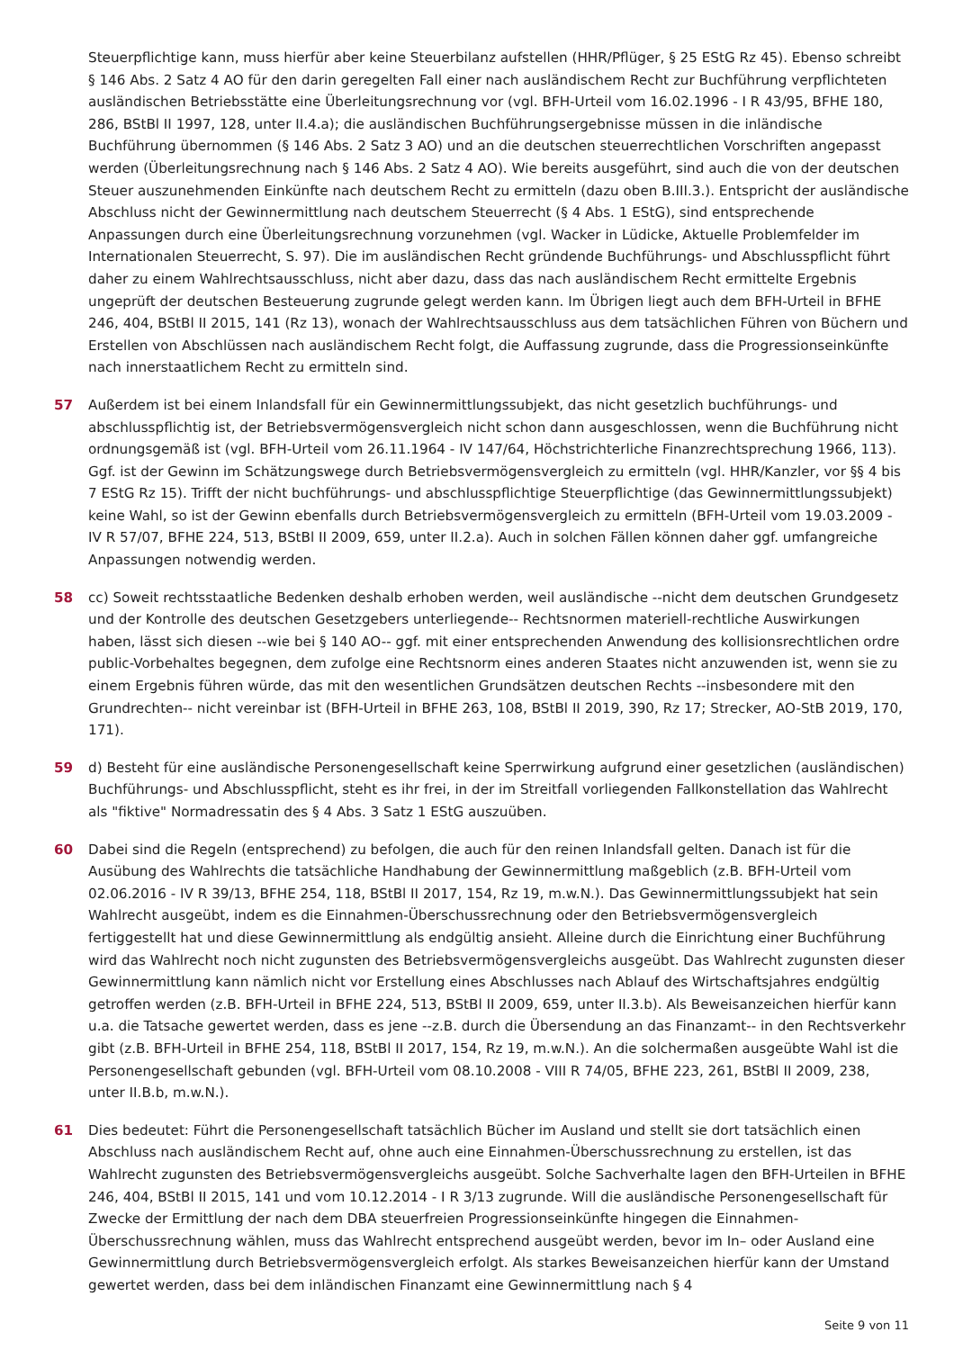Steuerpflichtige kann, muss hierfür aber keine Steuerbilanz aufstellen (HHR/Pflüger, § 25 EStG Rz 45). Ebenso schreibt § 146 Abs. 2 Satz 4 AO für den darin geregelten Fall einer nach ausländischem Recht zur Buchführung verpflichteten ausländischen Betriebsstätte eine Überleitungsrechnung vor (vgl. BFH-Urteil vom 16.02.1996 - I R 43/95, BFHE 180, 286, BStBl II 1997, 128, unter II.4.a); die ausländischen Buchführungsergebnisse müssen in die inländische Buchführung übernommen (§ 146 Abs. 2 Satz 3 AO) und an die deutschen steuerrechtlichen Vorschriften angepasst werden (Überleitungsrechnung nach § 146 Abs. 2 Satz 4 AO). Wie bereits ausgeführt, sind auch die von der deutschen Steuer auszunehmenden Einkünfte nach deutschem Recht zu ermitteln (dazu oben B.III.3.). Entspricht der ausländische Abschluss nicht der Gewinnermittlung nach deutschem Steuerrecht (§ 4 Abs. 1 EStG), sind entsprechende Anpassungen durch eine Überleitungsrechnung vorzunehmen (vgl. Wacker in Lüdicke, Aktuelle Problemfelder im Internationalen Steuerrecht, S. 97). Die im ausländischen Recht gründende Buchführungs- und Abschlusspflicht führt daher zu einem Wahlrechtsausschluss, nicht aber dazu, dass das nach ausländischem Recht ermittelte Ergebnis ungeprüft der deutschen Besteuerung zugrunde gelegt werden kann. Im Übrigen liegt auch dem BFH-Urteil in BFHE 246, 404, BStBl II 2015, 141 (Rz 13), wonach der Wahlrechtsausschluss aus dem tatsächlichen Führen von Büchern und Erstellen von Abschlüssen nach ausländischem Recht folgt, die Auffassung zugrunde, dass die Progressionseinkünfte nach innerstaatlichem Recht zu ermitteln sind.
57 Außerdem ist bei einem Inlandsfall für ein Gewinnermittlungssubjekt, das nicht gesetzlich buchführungs- und abschlusspflichtig ist, der Betriebsvermögensvergleich nicht schon dann ausgeschlossen, wenn die Buchführung nicht ordnungsgemäß ist (vgl. BFH-Urteil vom 26.11.1964 - IV 147/64, Höchstrichterliche Finanzrechtsprechung 1966, 113). Ggf. ist der Gewinn im Schätzungswege durch Betriebsvermögensvergleich zu ermitteln (vgl. HHR/Kanzler, vor §§ 4 bis 7 EStG Rz 15). Trifft der nicht buchführungs- und abschlusspflichtige Steuerpflichtige (das Gewinnermittlungssubjekt) keine Wahl, so ist der Gewinn ebenfalls durch Betriebsvermögensvergleich zu ermitteln (BFH-Urteil vom 19.03.2009 - IV R 57/07, BFHE 224, 513, BStBl II 2009, 659, unter II.2.a). Auch in solchen Fällen können daher ggf. umfangreiche Anpassungen notwendig werden.
58 cc) Soweit rechtsstaatliche Bedenken deshalb erhoben werden, weil ausländische --nicht dem deutschen Grundgesetz und der Kontrolle des deutschen Gesetzgebers unterliegende-- Rechtsnormen materiell-rechtliche Auswirkungen haben, lässt sich diesen --wie bei § 140 AO-- ggf. mit einer entsprechenden Anwendung des kollisionsrechtlichen ordre public-Vorbehaltes begegnen, dem zufolge eine Rechtsnorm eines anderen Staates nicht anzuwenden ist, wenn sie zu einem Ergebnis führen würde, das mit den wesentlichen Grundsätzen deutschen Rechts --insbesondere mit den Grundrechten-- nicht vereinbar ist (BFH-Urteil in BFHE 263, 108, BStBl II 2019, 390, Rz 17; Strecker, AO-StB 2019, 170, 171).
59 d) Besteht für eine ausländische Personengesellschaft keine Sperrwirkung aufgrund einer gesetzlichen (ausländischen) Buchführungs- und Abschlusspflicht, steht es ihr frei, in der im Streitfall vorliegenden Fallkonstellation das Wahlrecht als "fiktive" Normadressatin des § 4 Abs. 3 Satz 1 EStG auszuüben.
60 Dabei sind die Regeln (entsprechend) zu befolgen, die auch für den reinen Inlandsfall gelten. Danach ist für die Ausübung des Wahlrechts die tatsächliche Handhabung der Gewinnermittlung maßgeblich (z.B. BFH-Urteil vom 02.06.2016 - IV R 39/13, BFHE 254, 118, BStBl II 2017, 154, Rz 19, m.w.N.). Das Gewinnermittlungssubjekt hat sein Wahlrecht ausgeübt, indem es die Einnahmen-Überschussrechnung oder den Betriebsvermögensvergleich fertiggestellt hat und diese Gewinnermittlung als endgültig ansieht. Alleine durch die Einrichtung einer Buchführung wird das Wahlrecht noch nicht zugunsten des Betriebsvermögensvergleichs ausgeübt. Das Wahlrecht zugunsten dieser Gewinnermittlung kann nämlich nicht vor Erstellung eines Abschlusses nach Ablauf des Wirtschaftsjahres endgültig getroffen werden (z.B. BFH-Urteil in BFHE 224, 513, BStBl II 2009, 659, unter II.3.b). Als Beweisanzeichen hierfür kann u.a. die Tatsache gewertet werden, dass es jene --z.B. durch die Übersendung an das Finanzamt-- in den Rechtsverkehr gibt (z.B. BFH-Urteil in BFHE 254, 118, BStBl II 2017, 154, Rz 19, m.w.N.). An die solchermaßen ausgeübte Wahl ist die Personengesellschaft gebunden (vgl. BFH-Urteil vom 08.10.2008 - VIII R 74/05, BFHE 223, 261, BStBl II 2009, 238, unter II.B.b, m.w.N.).
61 Dies bedeutet: Führt die Personengesellschaft tatsächlich Bücher im Ausland und stellt sie dort tatsächlich einen Abschluss nach ausländischem Recht auf, ohne auch eine Einnahmen-Überschussrechnung zu erstellen, ist das Wahlrecht zugunsten des Betriebsvermögensvergleichs ausgeübt. Solche Sachverhalte lagen den BFH-Urteilen in BFHE 246, 404, BStBl II 2015, 141 und vom 10.12.2014 - I R 3/13 zugrunde. Will die ausländische Personengesellschaft für Zwecke der Ermittlung der nach dem DBA steuerfreien Progressionseinkünfte hingegen die Einnahmen-Überschussrechnung wählen, muss das Wahlrecht entsprechend ausgeübt werden, bevor im In– oder Ausland eine Gewinnermittlung durch Betriebsvermögensvergleich erfolgt. Als starkes Beweisanzeichen hierfür kann der Umstand gewertet werden, dass bei dem inländischen Finanzamt eine Gewinnermittlung nach § 4
Seite 9 von 11